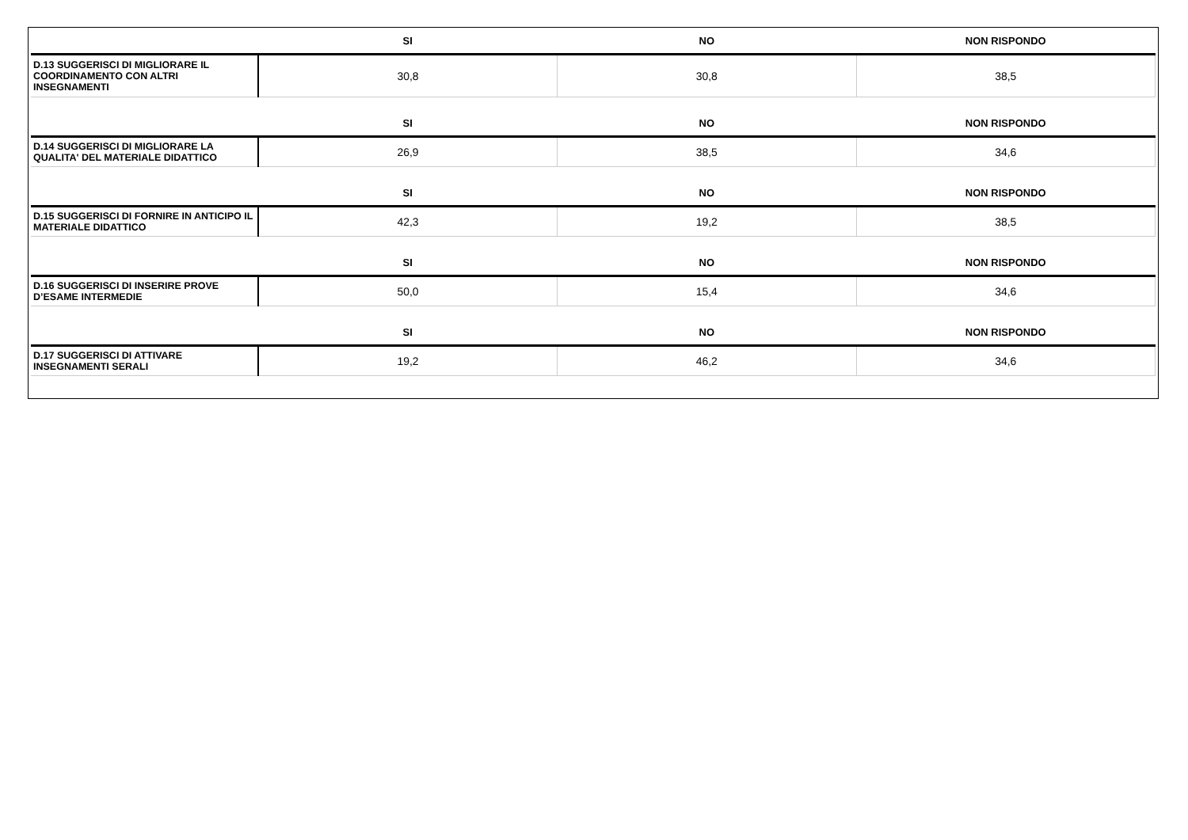| | SI | NO | NON RISPONDO |
| --- | --- | --- | --- |
| D.13 SUGGERISCI DI MIGLIORARE IL COORDINAMENTO CON ALTRI INSEGNAMENTI | 30,8 | 30,8 | 38,5 |
| | SI | NO | NON RISPONDO |
| D.14 SUGGERISCI DI MIGLIORARE LA QUALITA' DEL MATERIALE DIDATTICO | 26,9 | 38,5 | 34,6 |
| | SI | NO | NON RISPONDO |
| D.15 SUGGERISCI DI FORNIRE IN ANTICIPO IL MATERIALE DIDATTICO | 42,3 | 19,2 | 38,5 |
| | SI | NO | NON RISPONDO |
| D.16 SUGGERISCI DI INSERIRE PROVE D’ESAME INTERMEDIE | 50,0 | 15,4 | 34,6 |
| | SI | NO | NON RISPONDO |
| D.17 SUGGERISCI DI ATTIVARE INSEGNAMENTI SERALI | 19,2 | 46,2 | 34,6 |